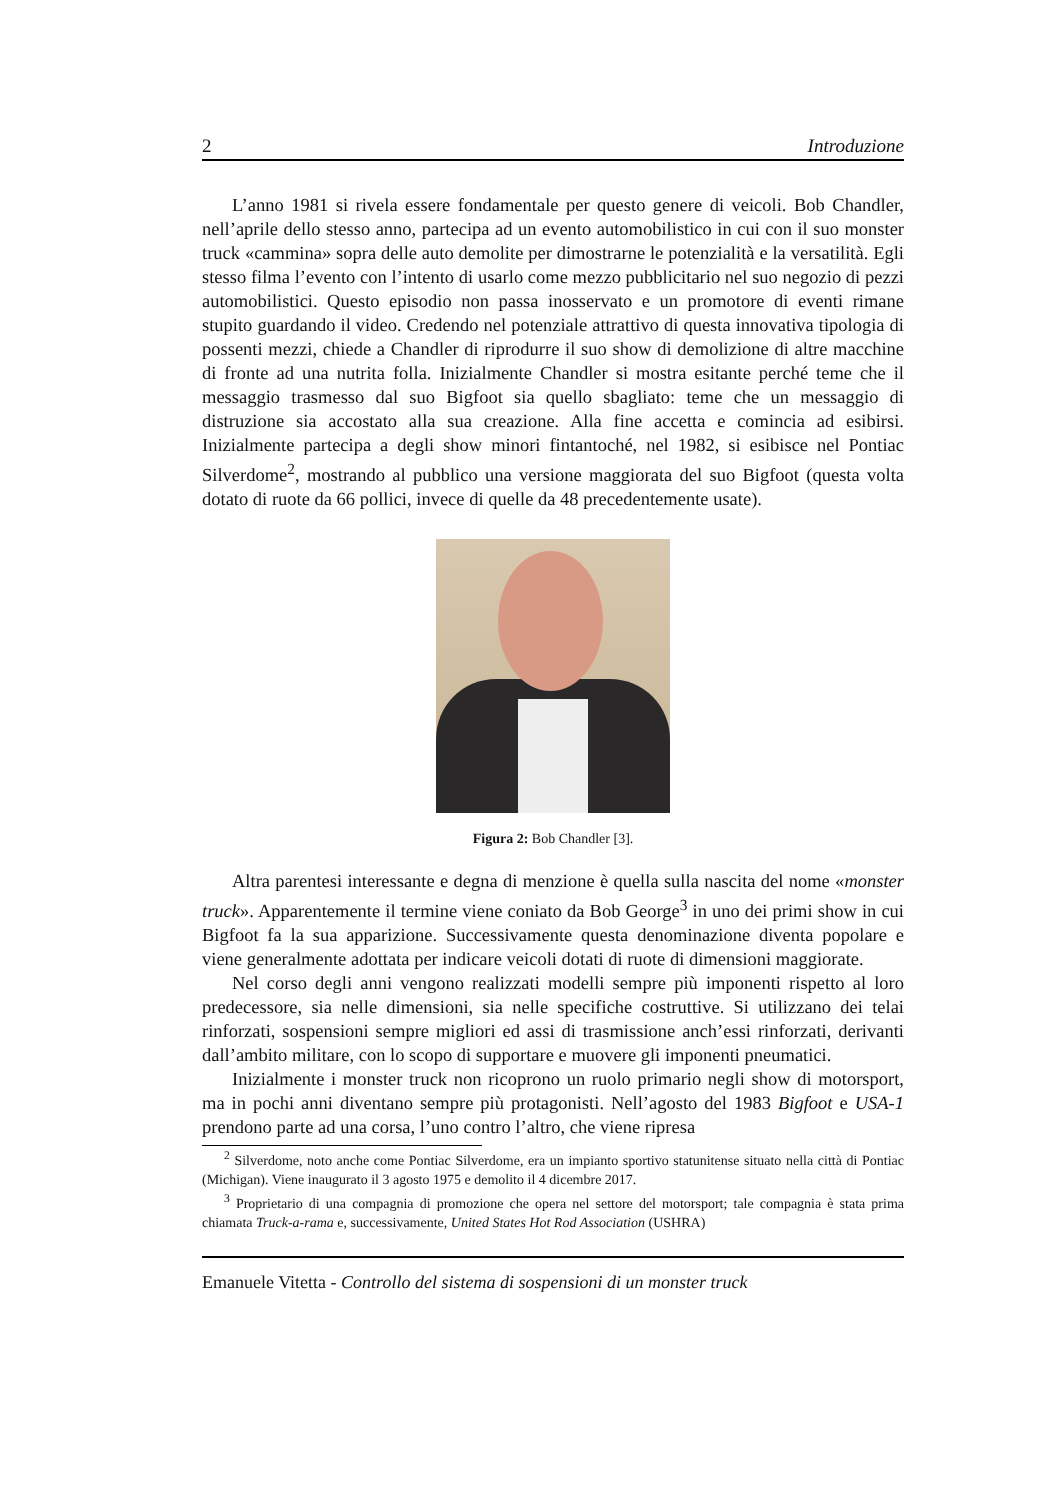2 Introduzione
L’anno 1981 si rivela essere fondamentale per questo genere di veicoli. Bob Chandler, nell’aprile dello stesso anno, partecipa ad un evento automobilistico in cui con il suo monster truck «cammina» sopra delle auto demolite per dimostrarne le potenzialità e la versatilità. Egli stesso filma l’evento con l’intento di usarlo come mezzo pubblicitario nel suo negozio di pezzi automobilistici. Questo episodio non passa inosservato e un promotore di eventi rimane stupito guardando il video. Credendo nel potenziale attrattivo di questa innovativa tipologia di possenti mezzi, chiede a Chandler di riprodurre il suo show di demolizione di altre macchine di fronte ad una nutrita folla. Inizialmente Chandler si mostra esitante perché teme che il messaggio trasmesso dal suo Bigfoot sia quello sbagliato: teme che un messaggio di distruzione sia accostato alla sua creazione. Alla fine accetta e comincia ad esibirsi. Inizialmente partecipa a degli show minori fintantoché, nel 1982, si esibisce nel Pontiac Silverdome<sup>2</sup>, mostrando al pubblico una versione maggiorata del suo Bigfoot (questa volta dotato di ruote da 66 pollici, invece di quelle da 48 precedentemente usate).
Figura 2: Bob Chandler [3].
Altra parentesi interessante e degna di menzione è quella sulla nascita del nome «monster truck». Apparentemente il termine viene coniato da Bob George<sup>3</sup> in uno dei primi show in cui Bigfoot fa la sua apparizione. Successivamente questa denominazione diventa popolare e viene generalmente adottata per indicare veicoli dotati di ruote di dimensioni maggiorate.
Nel corso degli anni vengono realizzati modelli sempre più imponenti rispetto al loro predecessore, sia nelle dimensioni, sia nelle specifiche costruttive. Si utilizzano dei telai rinforzati, sospensioni sempre migliori ed assi di trasmissione anch’essi rinforzati, derivanti dall’ambito militare, con lo scopo di supportare e muovere gli imponenti pneumatici.
Inizialmente i monster truck non ricoprono un ruolo primario negli show di motorsport, ma in pochi anni diventano sempre più protagonisti. Nell’agosto del 1983 Bigfoot e USA-1 prendono parte ad una corsa, l’uno contro l’altro, che viene ripresa
<sup>2</sup> Silverdome, noto anche come Pontiac Silverdome, era un impianto sportivo statunitense situato nella città di Pontiac (Michigan). Viene inaugurato il 3 agosto 1975 e demolito il 4 dicembre 2017.
<sup>3</sup> Proprietario di una compagnia di promozione che opera nel settore del motorsport; tale compagnia è stata prima chiamata Truck-a-rama e, successivamente, United States Hot Rod Association (USHRA)
Emanuele Vitetta - Controllo del sistema di sospensioni di un monster truck